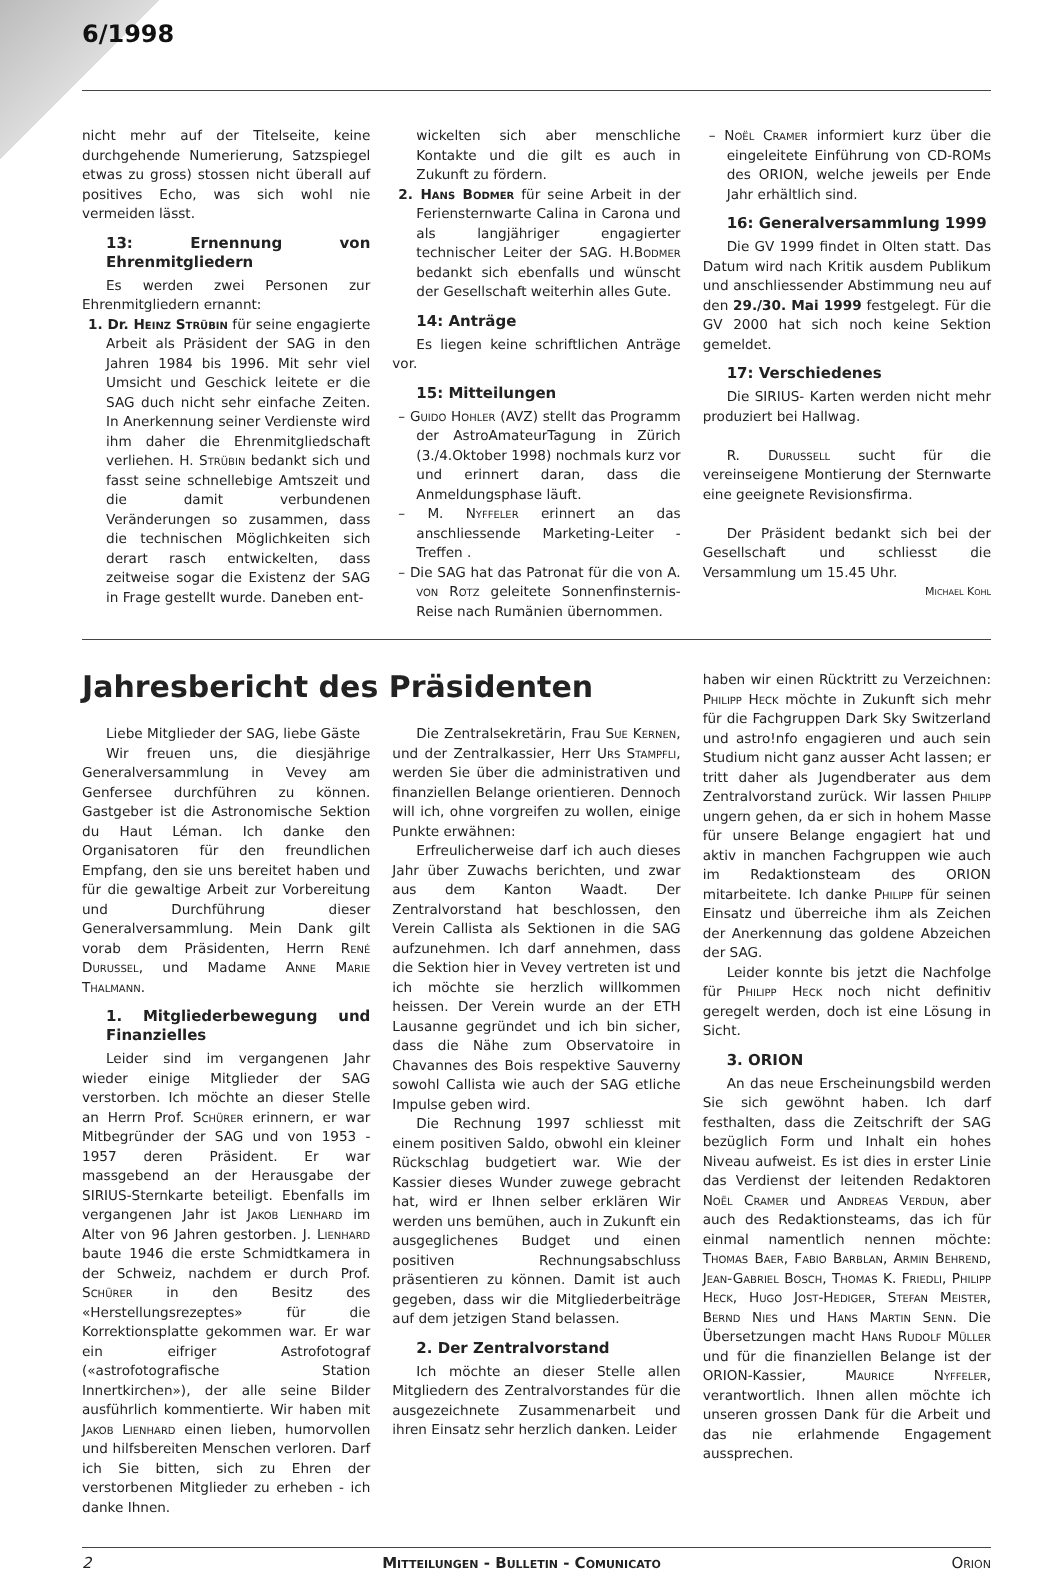6/1998
nicht mehr auf der Titelseite, keine durchgehende Numerierung, Satzspiegel etwas zu gross) stossen nicht überall auf positives Echo, was sich wohl nie vermeiden lässt.
13: Ernennung von Ehrenmitgliedern
Es werden zwei Personen zur Ehrenmitgliedern ernannt:
1. Dr. Heinz Strübin für seine engagierte Arbeit als Präsident der SAG in den Jahren 1984 bis 1996. Mit sehr viel Umsicht und Geschick leitete er die SAG duch nicht sehr einfache Zeiten. In Anerkennung seiner Verdienste wird ihm daher die Ehrenmitgliedschaft verliehen. H. Strübin bedankt sich und fasst seine schnellebige Amtszeit und die damit verbundenen Veränderungen so zusammen, dass die technischen Möglichkeiten sich derart rasch entwickelten, dass zeitweise sogar die Existenz der SAG in Frage gestellt wurde. Daneben ent-
wickelten sich aber menschliche Kontakte und die gilt es auch in Zukunft zu fördern.
2. Hans Bodmer für seine Arbeit in der Feriensternwarte Calina in Carona und als langjähriger engagierter technischer Leiter der SAG. H.Bodmer bedankt sich ebenfalls und wünscht der Gesellschaft weiterhin alles Gute.
14: Anträge
Es liegen keine schriftlichen Anträge vor.
15: Mitteilungen
– Guido Hohler (AVZ) stellt das Programm der AstroAmateurTagung in Zürich (3./4.Oktober 1998) nochmals kurz vor und erinnert daran, dass die Anmeldungsphase läuft.
– M. Nyffeler erinnert an das anschliessende Marketing-Leiter -Treffen .
– Die SAG hat das Patronat für die von A. von Rotz geleitete Sonnenfinsternis-Reise nach Rumänien übernommen.
– Noël Cramer informiert kurz über die eingeleitete Einführung von CD-ROMs des ORION, welche jeweils per Ende Jahr erhältlich sind.
16: Generalversammlung 1999
Die GV 1999 findet in Olten statt. Das Datum wird nach Kritik ausdem Publikum und anschliessender Abstimmung neu auf den 29./30. Mai 1999 festgelegt. Für die GV 2000 hat sich noch keine Sektion gemeldet.
17: Verschiedenes
Die SIRIUS- Karten werden nicht mehr produziert bei Hallwag.
R. Durussell sucht für die vereinseigene Montierung der Sternwarte eine geeignete Revisionsfirma.
Der Präsident bedankt sich bei der Gesellschaft und schliesst die Versammlung um 15.45 Uhr.
Michael Kohl
Jahresbericht des Präsidenten
Liebe Mitglieder der SAG, liebe Gäste
Wir freuen uns, die diesjährige Generalversammlung in Vevey am Genfersee durchführen zu können. Gastgeber ist die Astronomische Sektion du Haut Léman. Ich danke den Organisatoren für den freundlichen Empfang, den sie uns bereitet haben und für die gewaltige Arbeit zur Vorbereitung und Durchführung dieser Generalversammlung. Mein Dank gilt vorab dem Präsidenten, Herrn René Durussel, und Madame Anne Marie Thalmann.
1. Mitgliederbewegung und Finanzielles
Leider sind im vergangenen Jahr wieder einige Mitglieder der SAG verstorben. Ich möchte an dieser Stelle an Herrn Prof. Schürer erinnern, er war Mitbegründer der SAG und von 1953 - 1957 deren Präsident. Er war massgebend an der Herausgabe der SIRIUS-Sternkarte beteiligt. Ebenfalls im vergangenen Jahr ist Jakob Lienhard im Alter von 96 Jahren gestorben. J. Lienhard baute 1946 die erste Schmidtkamera in der Schweiz, nachdem er durch Prof. Schürer in den Besitz des «Herstellungsrezeptes» für die Korrektionsplatte gekommen war. Er war ein eifriger Astrofotograf («astrofotografische Station Innertkirchen»), der alle seine Bilder ausführlich kommentierte. Wir haben mit Jakob Lienhard einen lieben, humorvollen und hilfsbereiten Menschen verloren. Darf ich Sie bitten, sich zu Ehren der verstorbenen Mitglieder zu erheben - ich danke Ihnen.
Die Zentralsekretärin, Frau Sue Kernen, und der Zentralkassier, Herr Urs Stampfli, werden Sie über die administrativen und finanziellen Belange orientieren. Dennoch will ich, ohne vorgreifen zu wollen, einige Punkte erwähnen:
Erfreulicherweise darf ich auch dieses Jahr über Zuwachs berichten, und zwar aus dem Kanton Waadt. Der Zentralvorstand hat beschlossen, den Verein Callista als Sektionen in die SAG aufzunehmen. Ich darf annehmen, dass die Sektion hier in Vevey vertreten ist und ich möchte sie herzlich willkommen heissen. Der Verein wurde an der ETH Lausanne gegründet und ich bin sicher, dass die Nähe zum Observatoire in Chavannes des Bois respektive Sauverny sowohl Callista wie auch der SAG etliche Impulse geben wird.
Die Rechnung 1997 schliesst mit einem positiven Saldo, obwohl ein kleiner Rückschlag budgetiert war. Wie der Kassier dieses Wunder zuwege gebracht hat, wird er Ihnen selber erklären Wir werden uns bemühen, auch in Zukunft ein ausgeglichenes Budget und einen positiven Rechnungsabschluss präsentieren zu können. Damit ist auch gegeben, dass wir die Mitgliederbeiträge auf dem jetzigen Stand belassen.
2. Der Zentralvorstand
Ich möchte an dieser Stelle allen Mitgliedern des Zentralvorstandes für die ausgezeichnete Zusammenarbeit und ihren Einsatz sehr herzlich danken. Leider
haben wir einen Rücktritt zu Verzeichnen: Philipp Heck möchte in Zukunft sich mehr für die Fachgruppen Dark Sky Switzerland und astro!nfo engagieren und auch sein Studium nicht ganz ausser Acht lassen; er tritt daher als Jugendberater aus dem Zentralvorstand zurück. Wir lassen Philipp ungern gehen, da er sich in hohem Masse für unsere Belange engagiert hat und aktiv in manchen Fachgruppen wie auch im Redaktionsteam des ORION mitarbeitete. Ich danke Philipp für seinen Einsatz und überreiche ihm als Zeichen der Anerkennung das goldene Abzeichen der SAG.
Leider konnte bis jetzt die Nachfolge für Philipp Heck noch nicht definitiv geregelt werden, doch ist eine Lösung in Sicht.
3. ORION
An das neue Erscheinungsbild werden Sie sich gewöhnt haben. Ich darf festhalten, dass die Zeitschrift der SAG bezüglich Form und Inhalt ein hohes Niveau aufweist. Es ist dies in erster Linie das Verdienst der leitenden Redaktoren Noël Cramer und Andreas Verdun, aber auch des Redaktionsteams, das ich für einmal namentlich nennen möchte: Thomas Baer, Fabio Barblan, Armin Behrend, Jean-Gabriel Bosch, Thomas K. Friedli, Philipp Heck, Hugo Jost-Hediger, Stefan Meister, Bernd Nies und Hans Martin Senn. Die Übersetzungen macht Hans Rudolf Müller und für die finanziellen Belange ist der ORION-Kassier, Maurice Nyffeler, verantwortlich. Ihnen allen möchte ich unseren grossen Dank für die Arbeit und das nie erlahmende Engagement aussprechen.
2 Mitteilungen - Bulletin - Comunicato Orion